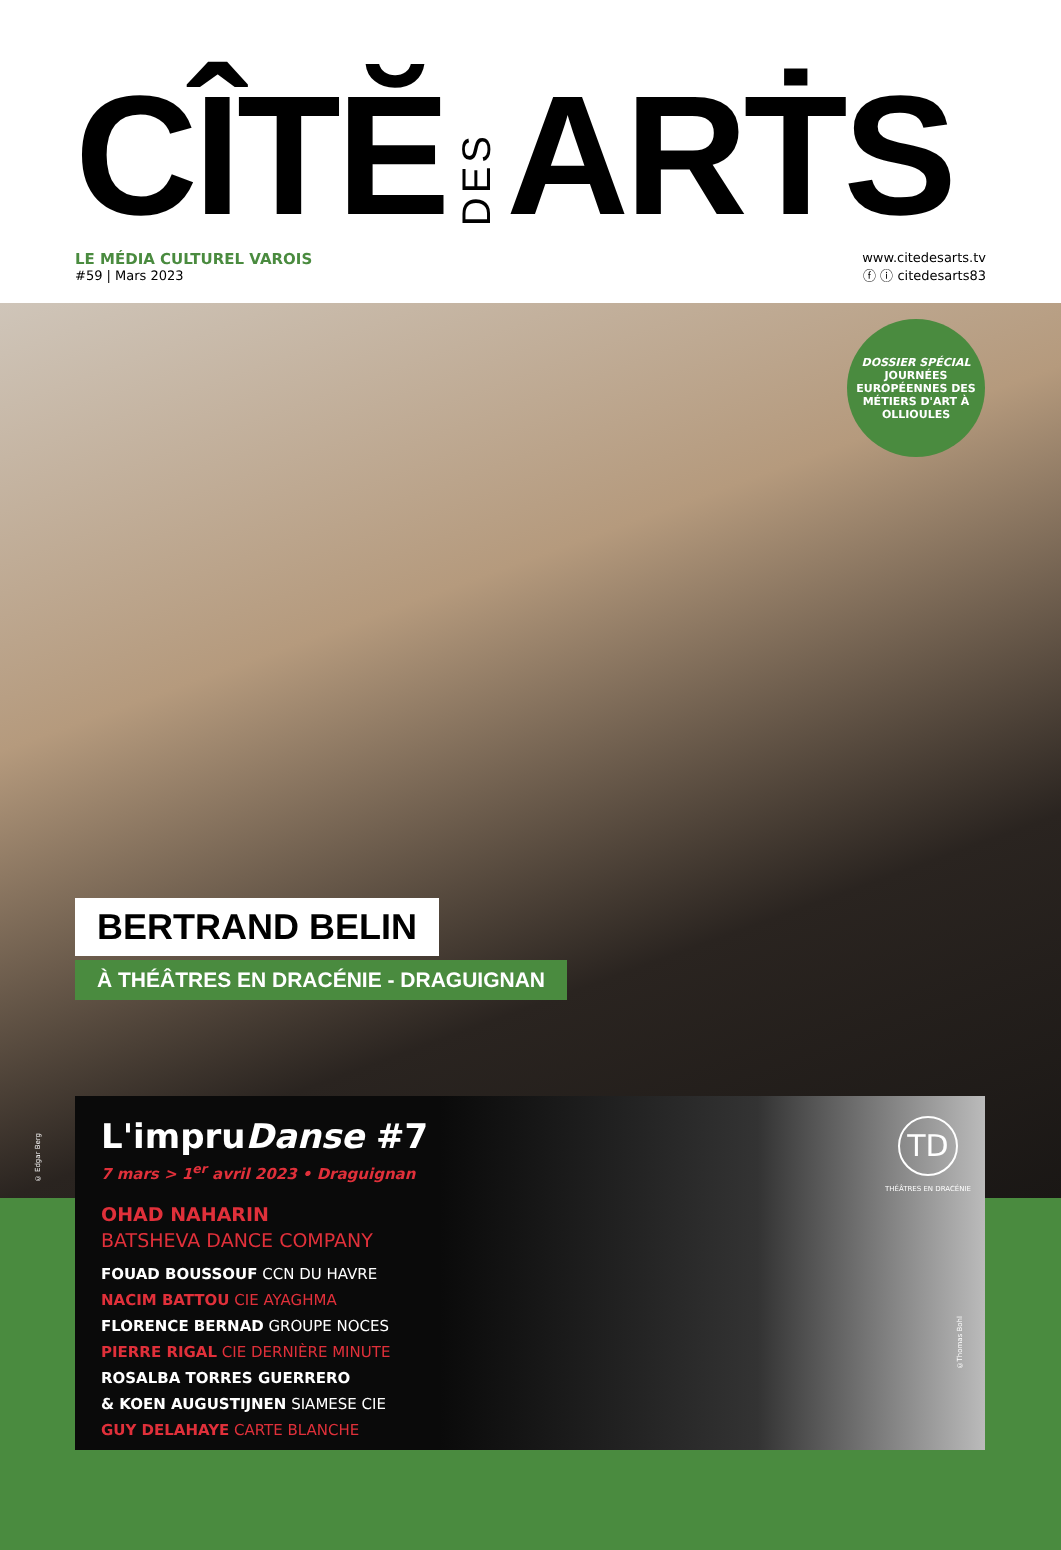CÎTĔ DES ARṪS
LE MÉDIA CULTUREL VAROIS
#59 | Mars 2023
www.citedesarts.tv
ⓕ ⓘ citedesarts83
DOSSIER SPÉCIAL
JOURNÉES EUROPÉENNES DES MÉTIERS D'ART À OLLIOULES
BERTRAND BELIN
À THÉÂTRES EN DRACÉNIE - DRAGUIGNAN
© Edgar Berg
L'impruDanse #7
7 mars > 1<sup>er</sup> avril 2023 • Draguignan
OHAD NAHARIN
BATSHEVA DANCE COMPANY
FOUAD BOUSSOUF CCN DU HAVRE
NACIM BATTOU CIE AYAGHMA
FLORENCE BERNAD GROUPE NOCES
PIERRE RIGAL CIE DERNIÈRE MINUTE
ROSALBA TORRES GUERRERO
& KOEN AUGUSTIJNEN SIAMESE CIE
GUY DELAHAYE CARTE BLANCHE
TD
THÉÂTRES EN DRACÉNIE
©Thomas Bohl